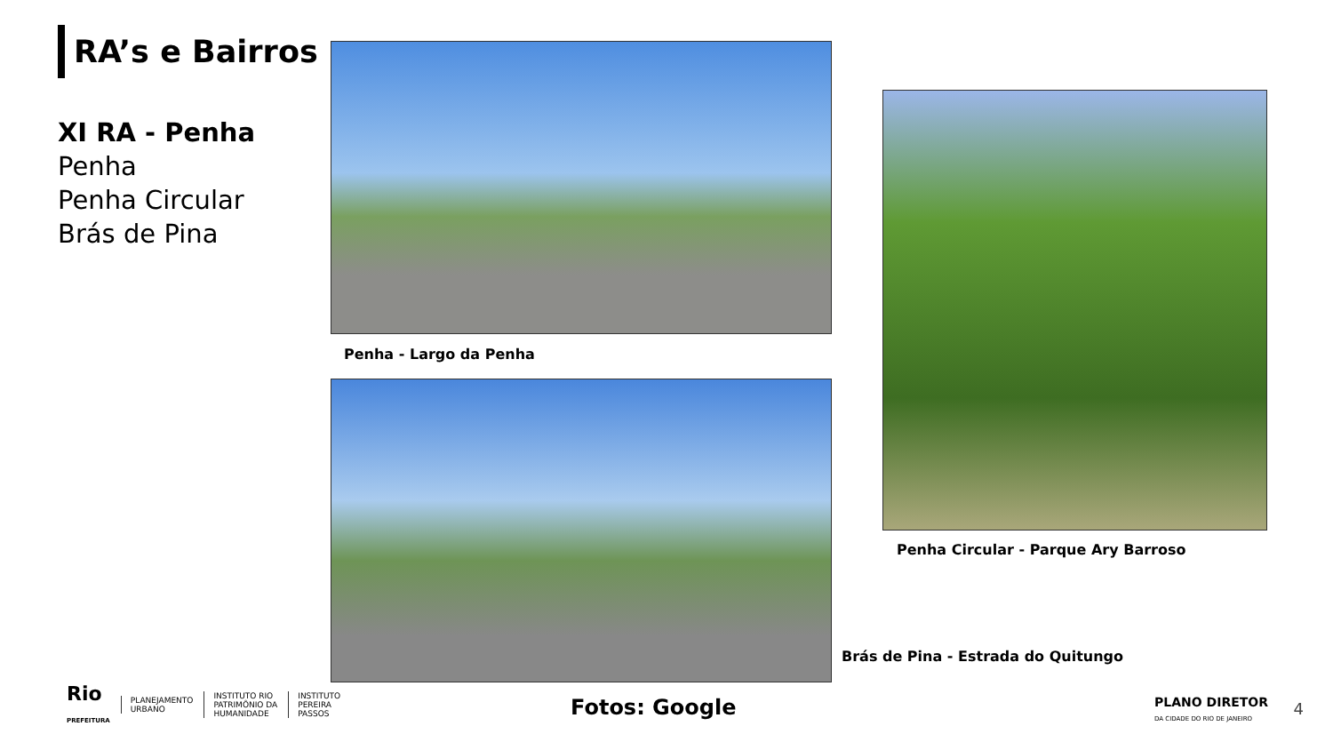RA’s e Bairros
XI RA - Penha
Penha
Penha Circular
Brás de Pina
Penha - Largo da Penha
Penha Circular - Parque Ary Barroso
Brás de Pina - Estrada do Quitungo
Fotos: Google
Rio
PREFEITURA
PLANEJAMENTO
URBANO
INSTITUTO RIO
PATRIMÔNIO DA
HUMANIDADE
INSTITUTO
PEREIRA
PASSOS
PLANO DIRETOR
DA CIDADE DO RIO DE JANEIRO
4